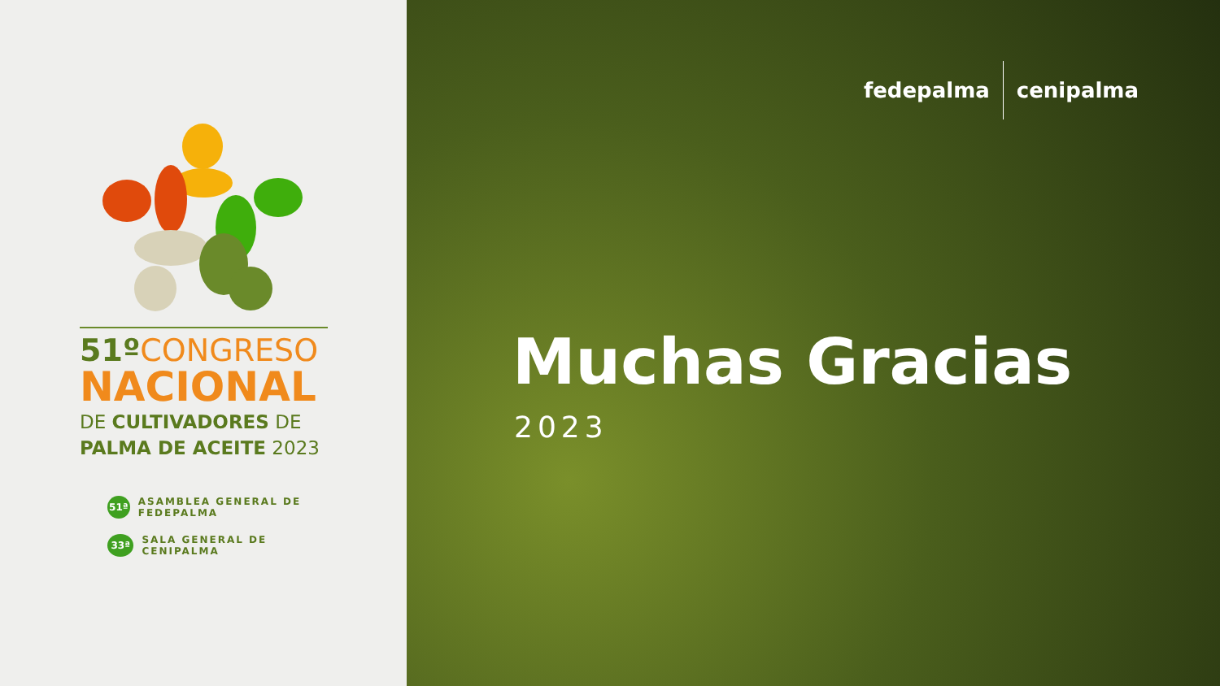51º CONGRESO
NACIONAL
DE CULTIVADORES DE
PALMA DE ACEITE 2023
51ª ASAMBLEA GENERAL DE FEDEPALMA
33ª SALA GENERAL DE CENIPALMA
fedepalma cenipalma
Muchas Gracias
2023